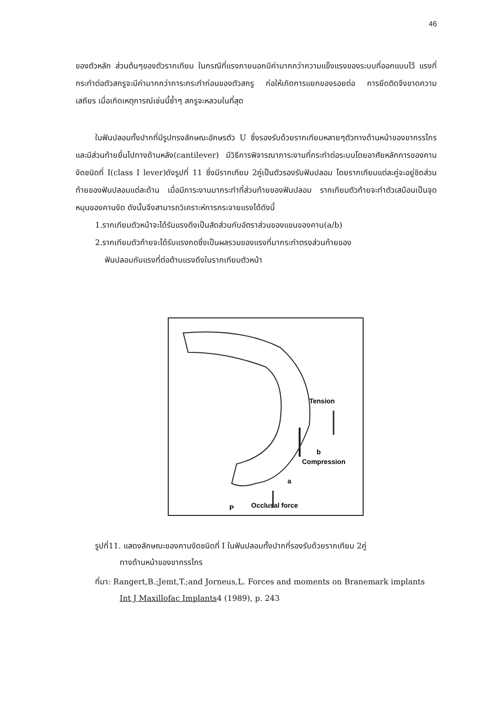46
ของตัวหลัก ส่วนต้นๆของตัวรากเทียม ในกรณีที่แรงภายนอกมีค่ามากกว่าความแข็งแรงของระบบที่ออกแบบไว้ แรงที่กระทำต่อตัวสกรูจะมีค่ามากกว่าภาระกระทำก่อนของตัวสกรู ก่อให้เกิดการแยกของรอยต่อ การยึดติดจึงขาดความเสถียร เมื่อเกิดเหตุการณ์เช่นนี้ซ้ำๆ สกรูจะหลวมในที่สุด
ในฟันปลอมทั้งปากที่มีรูปทรงลักษณะอักษรตัว U ซึ่งรองรับด้วยรากเทียมหลายๆตัวทางด้านหน้าของขากรรไกรและมีส่วนท้ายยื่นไปทางด้านหลัง(cantilever) มีวิธีการพิจารณาภาระงานที่กระทำต่อระบบโดยอาศัยหลักการของคานงัดชนิดที่ I(class I lever)ดังรูปที่ 11 ซึ่งมีรากเทียม 2คู่เป็นตัวรองรับฟันปลอม โดยรากเทียมแต่ละคู่จะอยู่ชิดส่วนท้ายของฟันปลอมแต่ละด้าน เมื่อมีภาระงานมากระทำที่ส่วนท้ายของฟันปลอม รากเทียมตัวท้ายจะทำตัวเสมือนเป็นจุดหมุนของคานงัด ดังนั้นจึงสามารถวิเคราะห์การกระจายแรงได้ดังนี้
1.รากเทียมตัวหน้าจะได้รับแรงดึงเป็นสัดส่วนกับอัตราส่วนของแขนของคาน(a/b)
2.รากเทียมตัวท้ายจะได้รับแรงกดซึ่งเป็นผลรวมของแรงที่มากระทำตรงส่วนท้ายของ
ฟันปลอมกับแรงที่ต่อต้านแรงดึงในรากเทียมตัวหน้า
Tension
Compression
b
a
Occlusal force
P
รูปที่11. แสดงลักษณะของคานงัดชนิดที่ I ในฟันปลอมทั้งปากที่รองรับด้วยรากเทียม 2คู่
ทางด้านหน้าของขากรรไกร
ที่มา: Rangert,B.;Jemt,T.;and Jorneus,L. Forces and moments on Branemark implants
Int J Maxillofac Implants4 (1989), p. 243